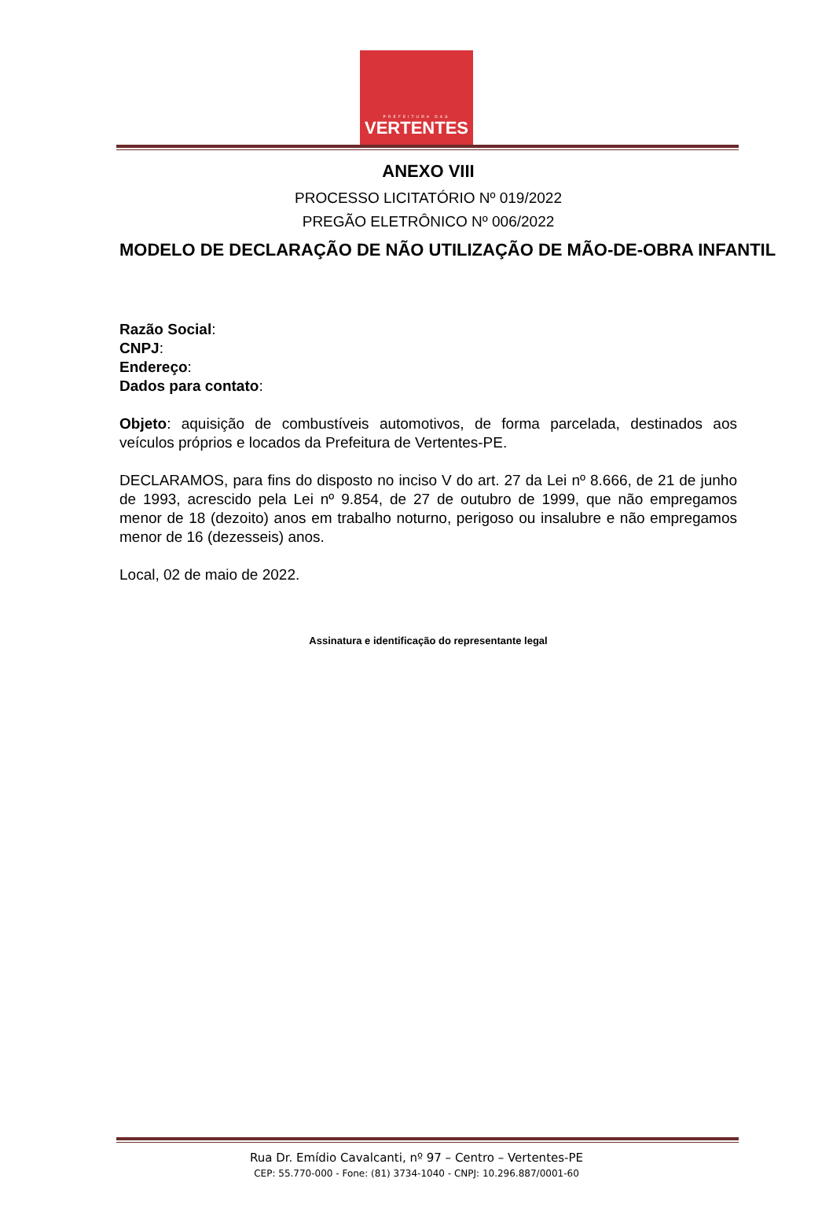PREFEITURA DAS
VERTENTES
ANEXO VIII
PROCESSO LICITATÓRIO Nº 019/2022
PREGÃO ELETRÔNICO Nº 006/2022
MODELO DE DECLARAÇÃO DE NÃO UTILIZAÇÃO DE MÃO-DE-OBRA INFANTIL
Razão Social:
CNPJ:
Endereço:
Dados para contato:
Objeto: aquisição de combustíveis automotivos, de forma parcelada, destinados aos veículos próprios e locados da Prefeitura de Vertentes-PE.
DECLARAMOS, para fins do disposto no inciso V do art. 27 da Lei nº 8.666, de 21 de junho de 1993, acrescido pela Lei nº 9.854, de 27 de outubro de 1999, que não empregamos menor de 18 (dezoito) anos em trabalho noturno, perigoso ou insalubre e não empregamos menor de 16 (dezesseis) anos.
Local, 02 de maio de 2022.
Assinatura e identificação do representante legal
Rua Dr. Emídio Cavalcanti, nº 97 – Centro – Vertentes-PE
CEP: 55.770-000 - Fone: (81) 3734-1040 - CNPJ: 10.296.887/0001-60